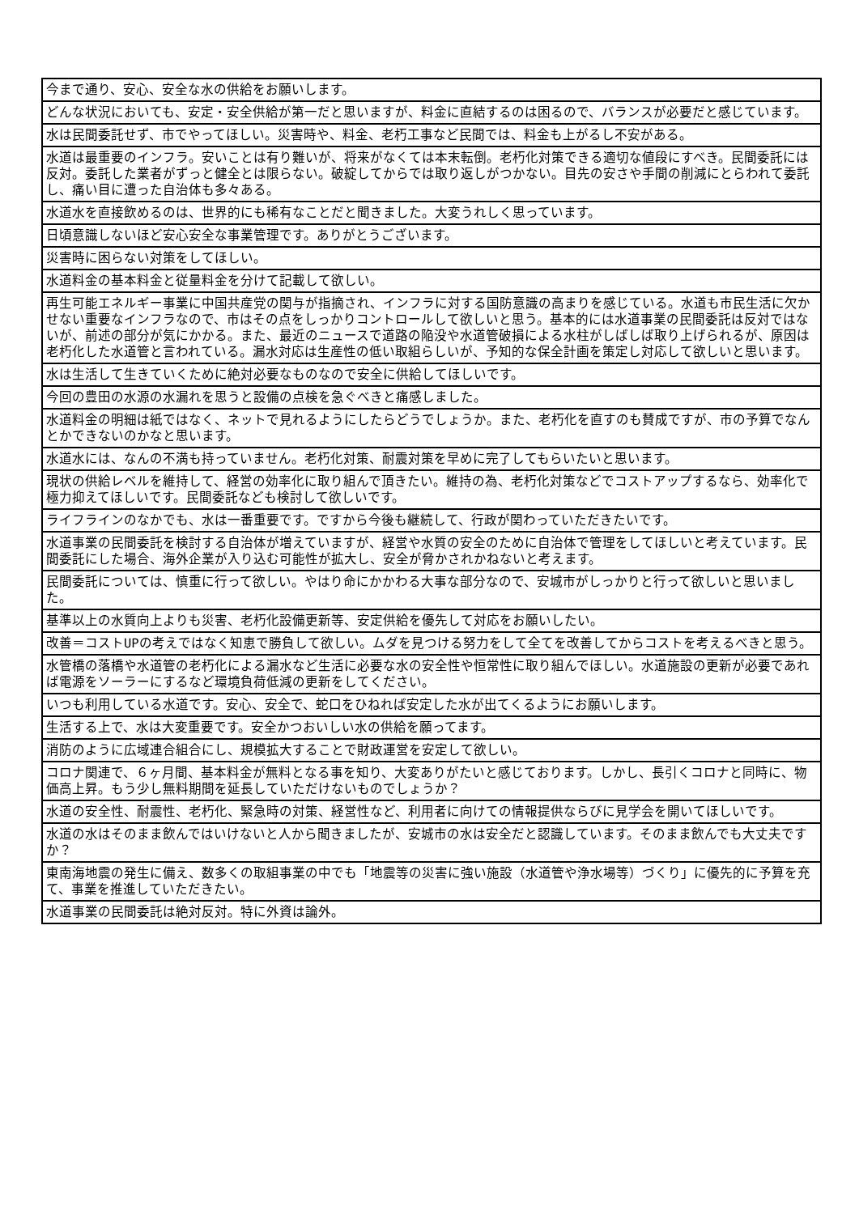| 今まで通り、安心、安全な水の供給をお願いします。 |
| どんな状況においても、安定・安全供給が第一だと思いますが、料金に直結するのは困るので、バランスが必要だと感じています。 |
| 水は民間委託せず、市でやってほしい。災害時や、料金、老朽工事など民間では、料金も上がるし不安がある。 |
| 水道は最重要のインフラ。安いことは有り難いが、将来がなくては本末転倒。老朽化対策できる適切な値段にすべき。民間委託には反対。委託した業者がずっと健全とは限らない。破綻してからでは取り返しがつかない。目先の安さや手間の削減にとらわれて委託し、痛い目に遭った自治体も多々ある。 |
| 水道水を直接飲めるのは、世界的にも稀有なことだと聞きました。大変うれしく思っています。 |
| 日頃意識しないほど安心安全な事業管理です。ありがとうございます。 |
| 災害時に困らない対策をしてほしい。 |
| 水道料金の基本料金と従量料金を分けて記載して欲しい。 |
| 再生可能エネルギー事業に中国共産党の関与が指摘され、インフラに対する国防意識の高まりを感じている。水道も市民生活に欠かせない重要なインフラなので、市はその点をしっかりコントロールして欲しいと思う。基本的には水道事業の民間委託は反対ではないが、前述の部分が気にかかる。また、最近のニュースで道路の陥没や水道管破損による水柱がしばしば取り上げられるが、原因は老朽化した水道管と言われている。漏水対応は生産性の低い取組らしいが、予知的な保全計画を策定し対応して欲しいと思います。 |
| 水は生活して生きていくために絶対必要なものなので安全に供給してほしいです。 |
| 今回の豊田の水源の水漏れを思うと設備の点検を急ぐべきと痛感しました。 |
| 水道料金の明細は紙ではなく、ネットで見れるようにしたらどうでしょうか。また、老朽化を直すのも賛成ですが、市の予算でなんとかできないのかなと思います。 |
| 水道水には、なんの不満も持っていません。老朽化対策、耐震対策を早めに完了してもらいたいと思います。 |
| 現状の供給レベルを維持して、経営の効率化に取り組んで頂きたい。維持の為、老朽化対策などでコストアップするなら、効率化で極力抑えてほしいです。民間委託なども検討して欲しいです。 |
| ライフラインのなかでも、水は一番重要です。ですから今後も継続して、行政が関わっていただきたいです。 |
| 水道事業の民間委託を検討する自治体が増えていますが、経営や水質の安全のために自治体で管理をしてほしいと考えています。民間委託にした場合、海外企業が入り込む可能性が拡大し、安全が脅かされかねないと考えます。 |
| 民間委託については、慎重に行って欲しい。やはり命にかかわる大事な部分なので、安城市がしっかりと行って欲しいと思いました。 |
| 基準以上の水質向上よりも災害、老朽化設備更新等、安定供給を優先して対応をお願いしたい。 |
| 改善＝コストUPの考えではなく知恵で勝負して欲しい。ムダを見つける努力をして全てを改善してからコストを考えるべきと思う。 |
| 水管橋の落橋や水道管の老朽化による漏水など生活に必要な水の安全性や恒常性に取り組んでほしい。水道施設の更新が必要であれば電源をソーラーにするなど環境負荷低減の更新をしてください。 |
| いつも利用している水道です。安心、安全で、蛇口をひねれば安定した水が出てくるようにお願いします。 |
| 生活する上で、水は大変重要です。安全かつおいしい水の供給を願ってます。 |
| 消防のように広域連合組合にし、規模拡大することで財政運営を安定して欲しい。 |
| コロナ関連で、６ヶ月間、基本料金が無料となる事を知り、大変ありがたいと感じております。しかし、長引くコロナと同時に、物価高上昇。もう少し無料期間を延長していただけないものでしょうか？ |
| 水道の安全性、耐震性、老朽化、緊急時の対策、経営性など、利用者に向けての情報提供ならびに見学会を開いてほしいです。 |
| 水道の水はそのまま飲んではいけないと人から聞きましたが、安城市の水は安全だと認識しています。そのまま飲んでも大丈夫ですか？ |
| 東南海地震の発生に備え、数多くの取組事業の中でも「地震等の災害に強い施設（水道管や浄水場等）づくり」に優先的に予算を充て、事業を推進していただきたい。 |
| 水道事業の民間委託は絶対反対。特に外資は論外。 |